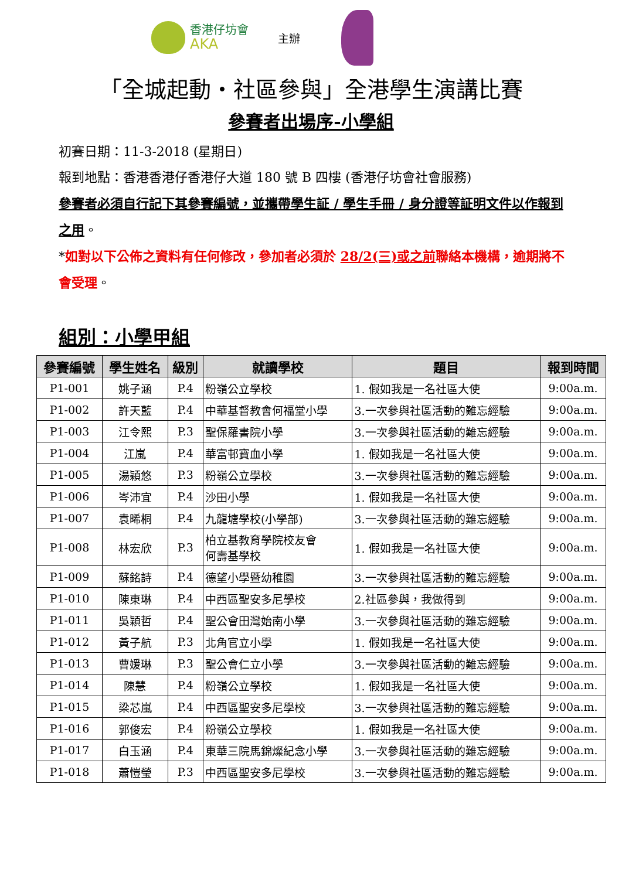香港仔坊會
AKA
主辦
「全城起動‧社區參與」全港學生演講比賽
參賽者出場序-小學組
初賽日期：11-3-2018 (星期日)
報到地點：香港香港仔香港仔大道 180 號 B 四樓 (香港仔坊會社會服務)
參賽者必須自行記下其參賽編號，並攜帶學生証 / 學生手冊 / 身分證等証明文件以作報到之用。
*如對以下公佈之資料有任何修改，參加者必須於 28/2(三)或之前聯絡本機構，逾期將不會受理。
組別：小學甲組
| 參賽編號 | 學生姓名 | 級別 | 就讀學校 | 題目 | 報到時間 |
| --- | --- | --- | --- | --- | --- |
| P1-001 | 姚子涵 | P.4 | 粉嶺公立學校 | 1. 假如我是一名社區大使 | 9:00a.m. |
| P1-002 | 許天藍 | P.4 | 中華基督教會何福堂小學 | 3.一次參與社區活動的難忘經驗 | 9:00a.m. |
| P1-003 | 江令熙 | P.3 | 聖保羅書院小學 | 3.一次參與社區活動的難忘經驗 | 9:00a.m. |
| P1-004 | 江嵐 | P.4 | 華富邨寶血小學 | 1. 假如我是一名社區大使 | 9:00a.m. |
| P1-005 | 湯穎悠 | P.3 | 粉嶺公立學校 | 3.一次參與社區活動的難忘經驗 | 9:00a.m. |
| P1-006 | 岑沛宜 | P.4 | 沙田小學 | 1. 假如我是一名社區大使 | 9:00a.m. |
| P1-007 | 袁晞桐 | P.4 | 九龍塘學校(小學部) | 3.一次參與社區活動的難忘經驗 | 9:00a.m. |
| P1-008 | 林宏欣 | P.3 | 柏立基教育學院校友會 何壽基學校 | 1. 假如我是一名社區大使 | 9:00a.m. |
| P1-009 | 蘇銘詩 | P.4 | 德望小學暨幼稚園 | 3.一次參與社區活動的難忘經驗 | 9:00a.m. |
| P1-010 | 陳東琳 | P.4 | 中西區聖安多尼學校 | 2.社區參與，我做得到 | 9:00a.m. |
| P1-011 | 吳穎哲 | P.4 | 聖公會田灣始南小學 | 3.一次參與社區活動的難忘經驗 | 9:00a.m. |
| P1-012 | 黃子航 | P.3 | 北角官立小學 | 1. 假如我是一名社區大使 | 9:00a.m. |
| P1-013 | 曹媛琳 | P.3 | 聖公會仁立小學 | 3.一次參與社區活動的難忘經驗 | 9:00a.m. |
| P1-014 | 陳慧 | P.4 | 粉嶺公立學校 | 1. 假如我是一名社區大使 | 9:00a.m. |
| P1-015 | 梁芯嵐 | P.4 | 中西區聖安多尼學校 | 3.一次參與社區活動的難忘經驗 | 9:00a.m. |
| P1-016 | 郭俊宏 | P.4 | 粉嶺公立學校 | 1. 假如我是一名社區大使 | 9:00a.m. |
| P1-017 | 白玉涵 | P.4 | 東華三院馬錦燦紀念小學 | 3.一次參與社區活動的難忘經驗 | 9:00a.m. |
| P1-018 | 蕭愷瑩 | P.3 | 中西區聖安多尼學校 | 3.一次參與社區活動的難忘經驗 | 9:00a.m. |